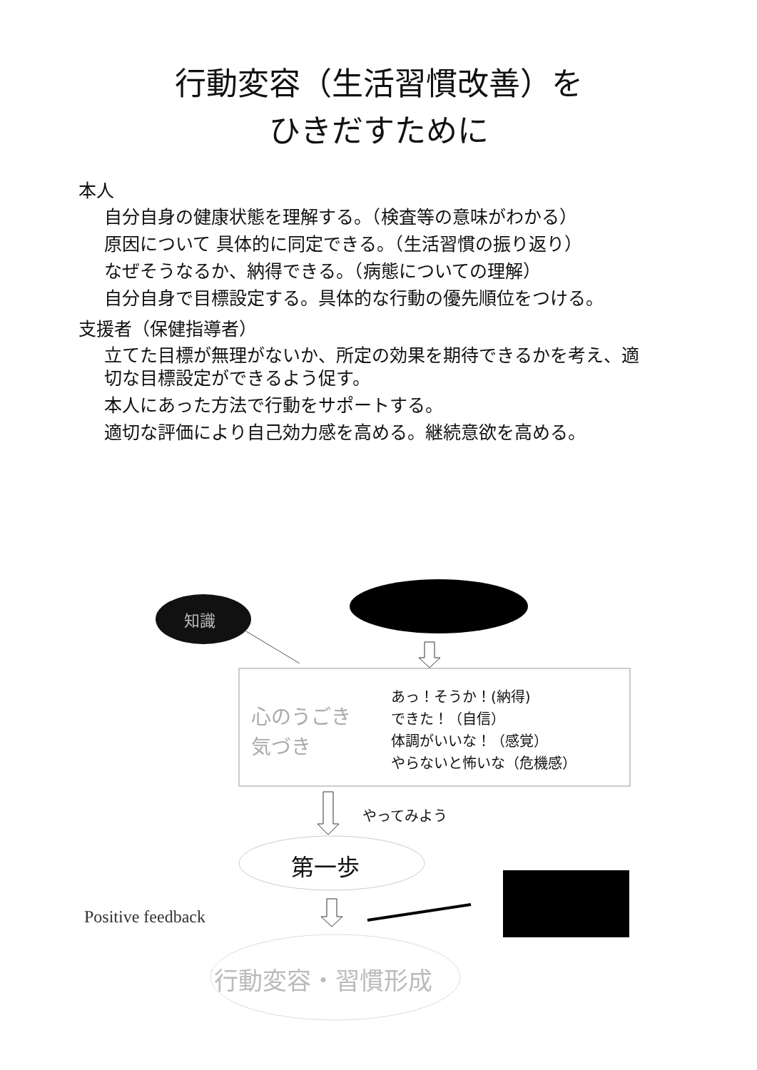行動変容（生活習慣改善）を
ひきだすために
本人
自分自身の健康状態を理解する。（検査等の意味がわかる）
原因について 具体的に同定できる。（生活習慣の振り返り）
なぜそうなるか、納得できる。（病態についての理解）
自分自身で目標設定する。具体的な行動の優先順位をつける。
支援者（保健指導者）
立てた目標が無理がないか、所定の効果を期待できるかを考え、適切な目標設定ができるよう促す。
本人にあった方法で行動をサポートする。
適切な評価により自己効力感を高める。継続意欲を高める。
知識
心のうごき
気づき
あっ！そうか！(納得)
できた！（自信）
体調がいいな！（感覚）
やらないと怖いな（危機感）
やってみよう
第一歩
Positive feedback
行動変容・習慣形成